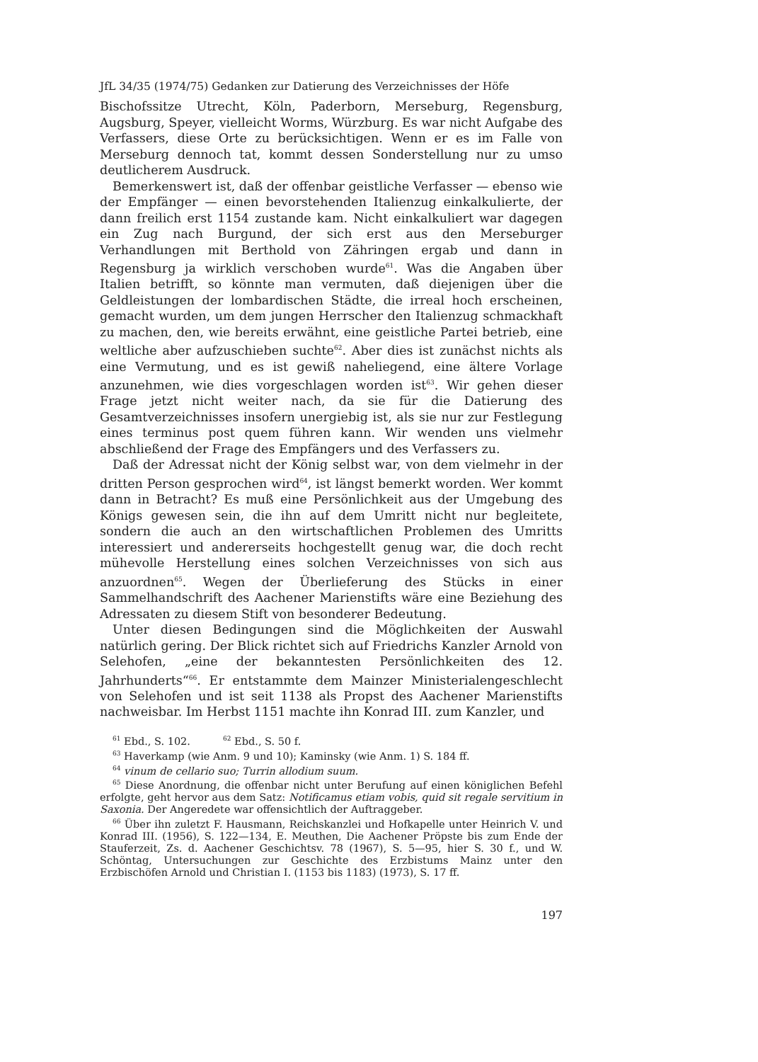JfL 34/35 (1974/75) Gedanken zur Datierung des Verzeichnisses der Höfe
Bischofssitze Utrecht, Köln, Paderborn, Merseburg, Regensburg, Augsburg, Speyer, vielleicht Worms, Würzburg. Es war nicht Aufgabe des Verfassers, diese Orte zu berücksichtigen. Wenn er es im Falle von Merseburg dennoch tat, kommt dessen Sonderstellung nur zu umso deutlicherem Ausdruck.
Bemerkenswert ist, daß der offenbar geistliche Verfasser — ebenso wie der Empfänger — einen bevorstehenden Italienzug einkalkulierte, der dann freilich erst 1154 zustande kam. Nicht einkalkuliert war dagegen ein Zug nach Burgund, der sich erst aus den Merseburger Verhandlungen mit Berthold von Zähringen ergab und dann in Regensburg ja wirklich verschoben wurde<sup>61</sup>. Was die Angaben über Italien betrifft, so könnte man vermuten, daß diejenigen über die Geldleistungen der lombardischen Städte, die irreal hoch erscheinen, gemacht wurden, um dem jungen Herrscher den Italienzug schmackhaft zu machen, den, wie bereits erwähnt, eine geistliche Partei betrieb, eine weltliche aber aufzuschieben suchte<sup>62</sup>. Aber dies ist zunächst nichts als eine Vermutung, und es ist gewiß naheliegend, eine ältere Vorlage anzunehmen, wie dies vorgeschlagen worden ist<sup>63</sup>. Wir gehen dieser Frage jetzt nicht weiter nach, da sie für die Datierung des Gesamtverzeichnisses insofern unergiebig ist, als sie nur zur Festlegung eines terminus post quem führen kann. Wir wenden uns vielmehr abschließend der Frage des Empfängers und des Verfassers zu.
Daß der Adressat nicht der König selbst war, von dem vielmehr in der dritten Person gesprochen wird<sup>64</sup>, ist längst bemerkt worden. Wer kommt dann in Betracht? Es muß eine Persönlichkeit aus der Umgebung des Königs gewesen sein, die ihn auf dem Umritt nicht nur begleitete, sondern die auch an den wirtschaftlichen Problemen des Umritts interessiert und andererseits hochgestellt genug war, die doch recht mühevolle Herstellung eines solchen Verzeichnisses von sich aus anzuordnen<sup>65</sup>. Wegen der Überlieferung des Stücks in einer Sammelhandschrift des Aachener Marienstifts wäre eine Beziehung des Adressaten zu diesem Stift von besonderer Bedeutung.
Unter diesen Bedingungen sind die Möglichkeiten der Auswahl natürlich gering. Der Blick richtet sich auf Friedrichs Kanzler Arnold von Selehofen, „eine der bekanntesten Persönlichkeiten des 12. Jahrhunderts“<sup>66</sup>. Er entstammte dem Mainzer Ministerialengeschlecht von Selehofen und ist seit 1138 als Propst des Aachener Marienstifts nachweisbar. Im Herbst 1151 machte ihn Konrad III. zum Kanzler, und
<sup>61</sup> Ebd., S. 102. <sup>62</sup> Ebd., S. 50 f.
<sup>63</sup> Haverkamp (wie Anm. 9 und 10); Kaminsky (wie Anm. 1) S. 184 ff.
<sup>64</sup> vinum de cellario suo; Turrin allodium suum.
<sup>65</sup> Diese Anordnung, die offenbar nicht unter Berufung auf einen königlichen Befehl erfolgte, geht hervor aus dem Satz: Notificamus etiam vobis, quid sit regale servitium in Saxonia. Der Angeredete war offensichtlich der Auftraggeber.
<sup>66</sup> Über ihn zuletzt F. Hausmann, Reichskanzlei und Hofkapelle unter Heinrich V. und Konrad III. (1956), S. 122—134, E. Meuthen, Die Aachener Pröpste bis zum Ende der Stauferzeit, Zs. d. Aachener Geschichtsv. 78 (1967), S. 5—95, hier S. 30 f., und W. Schöntag, Untersuchungen zur Geschichte des Erzbistums Mainz unter den Erzbischöfen Arnold und Christian I. (1153 bis 1183) (1973), S. 17 ff.
197